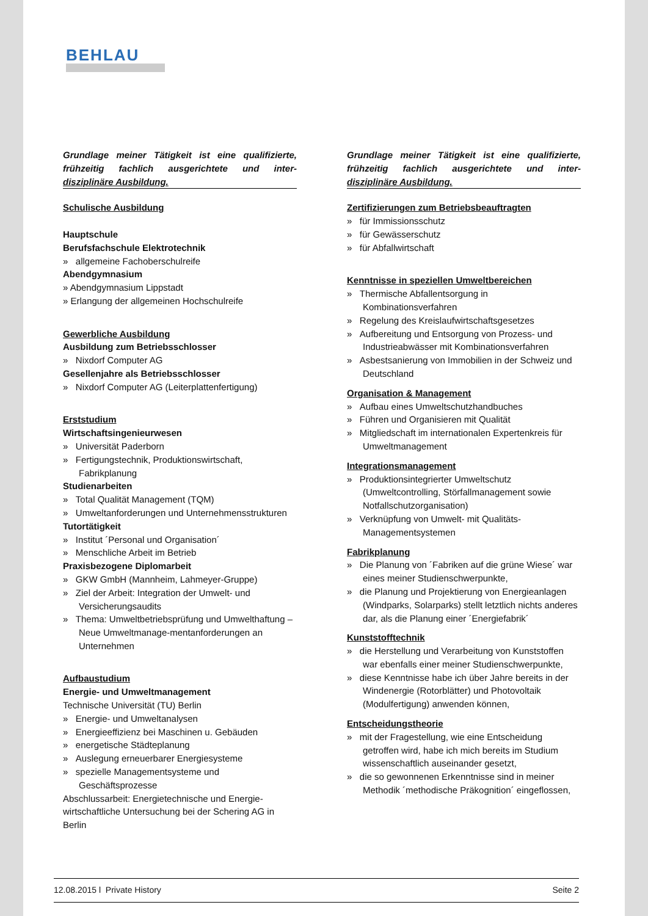BEHLAU
Grundlage meiner Tätigkeit ist eine qualifizierte, frühzeitig fachlich ausgerichtete und inter-disziplinäre Ausbildung.
Schulische Ausbildung
Hauptschule
Berufsfachschule Elektrotechnik
» allgemeine Fachoberschulreife
Abendgymnasium
» Abendgymnasium Lippstadt
» Erlangung der allgemeinen Hochschulreife
Gewerbliche Ausbildung
Ausbildung zum Betriebsschlosser
» Nixdorf Computer AG
Gesellenjahre als Betriebsschlosser
» Nixdorf Computer AG (Leiterplattenfertigung)
Erststudium
Wirtschaftsingenieurwesen
» Universität Paderborn
» Fertigungstechnik, Produktionswirtschaft, Fabrikplanung
Studienarbeiten
» Total Qualität Management (TQM)
» Umweltanforderungen und Unternehmensstrukturen
Tutortätigkeit
» Institut ´Personal und Organisation´
» Menschliche Arbeit im Betrieb
Praxisbezogene Diplomarbeit
» GKW GmbH (Mannheim, Lahmeyer-Gruppe)
» Ziel der Arbeit: Integration der Umwelt- und Versicherungsaudits
» Thema: Umweltbetriebsprüfung und Umwelthaftung – Neue Umweltmanage-mentanforderungen an Unternehmen
Aufbaustudium
Energie- und Umweltmanagement
Technische Universität (TU) Berlin
» Energie- und Umweltanalysen
» Energieeffizienz bei Maschinen u. Gebäuden
» energetische Städteplanung
» Auslegung erneuerbarer Energiesysteme
» spezielle Managementsysteme und Geschäftsprozesse
Abschlussarbeit: Energietechnische und Energie-wirtschaftliche Untersuchung bei der Schering AG in Berlin
Grundlage meiner Tätigkeit ist eine qualifizierte, frühzeitig fachlich ausgerichtete und inter-disziplinäre Ausbildung.
Zertifizierungen zum Betriebsbeauftragten
» für Immissionsschutz
» für Gewässerschutz
» für Abfallwirtschaft
Kenntnisse in speziellen Umweltbereichen
» Thermische Abfallentsorgung in Kombinationsverfahren
» Regelung des Kreislaufwirtschaftsgesetzes
» Aufbereitung und Entsorgung von Prozess- und Industrieabwässer mit Kombinationsverfahren
» Asbestsanierung von Immobilien in der Schweiz und Deutschland
Organisation & Management
» Aufbau eines Umweltschutzhandbuches
» Führen und Organisieren mit Qualität
» Mitgliedschaft im internationalen Expertenkreis für Umweltmanagement
Integrationsmanagement
» Produktionsintegrierter Umweltschutz (Umweltcontrolling, Störfallmanagement sowie Notfallschutzorganisation)
» Verknüpfung von Umwelt- mit Qualitäts-Managementsystemen
Fabrikplanung
» Die Planung von ´Fabriken auf die grüne Wiese´ war eines meiner Studienschwerpunkte,
» die Planung und Projektierung von Energieanlagen (Windparks, Solarparks) stellt letztlich nichts anderes dar, als die Planung einer ´Energiefabrik´
Kunststofftechnik
» die Herstellung und Verarbeitung von Kunststoffen war ebenfalls einer meiner Studienschwerpunkte,
» diese Kenntnisse habe ich über Jahre bereits in der Windenergie (Rotorblätter) und Photovoltaik (Modulfertigung) anwenden können,
Entscheidungstheorie
» mit der Fragestellung, wie eine Entscheidung getroffen wird, habe ich mich bereits im Studium wissenschaftlich auseinander gesetzt,
» die so gewonnenen Erkenntnisse sind in meiner Methodik ´methodische Präkognition´ eingeflossen,
12.08.2015 l Private History Seite 2